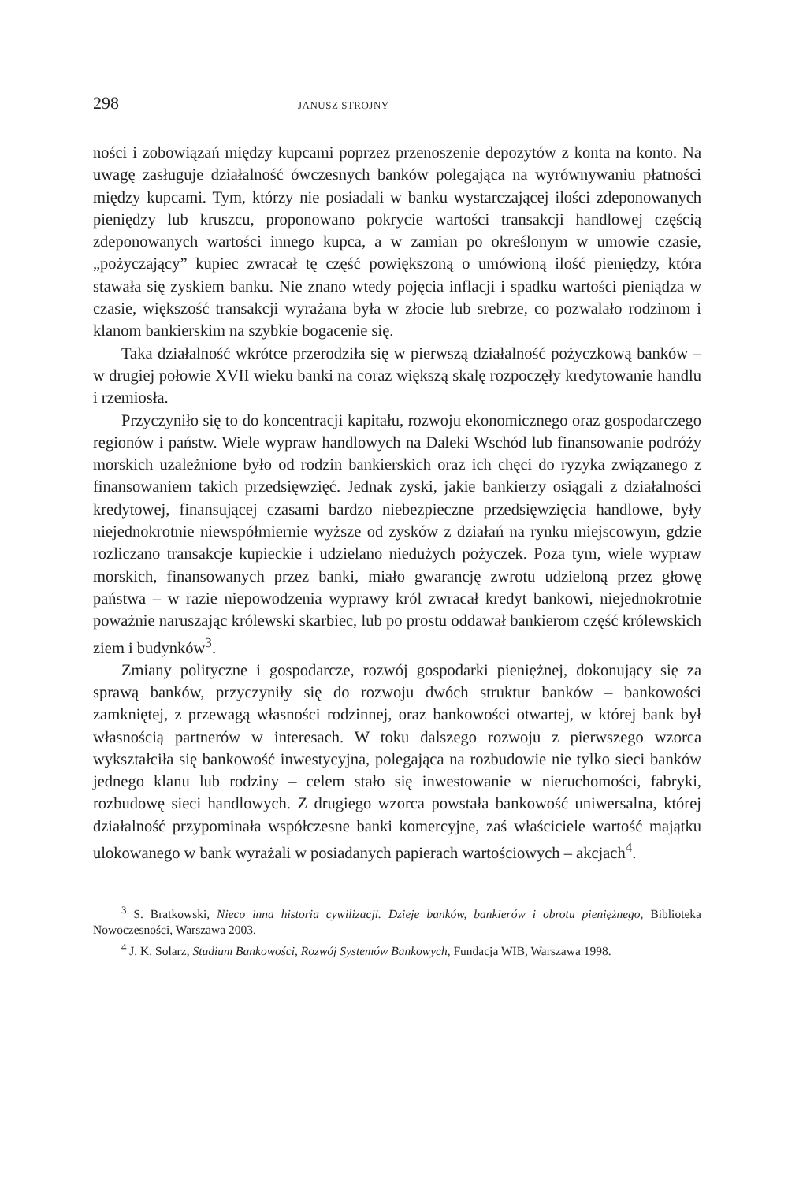298 JANUSZ STROJNY
ności i zobowiązań między kupcami poprzez przenoszenie depozytów z konta na konto. Na uwagę zasługuje działalność ówczesnych banków polegająca na wyrównywaniu płatności między kupcami. Tym, którzy nie posiadali w banku wystarczającej ilości zdeponowanych pieniędzy lub kruszcu, proponowano pokrycie wartości transakcji handlowej częścią zdeponowanych wartości innego kupca, a w zamian po określonym w umowie czasie, „pożyczający” kupiec zwracał tę część powiększoną o umówioną ilość pieniędzy, która stawała się zyskiem banku. Nie znano wtedy pojęcia inflacji i spadku wartości pieniądza w czasie, większość transakcji wyrażana była w złocie lub srebrze, co pozwalało rodzinom i klanom bankierskim na szybkie bogacenie się.
Taka działalność wkrótce przerodziła się w pierwszą działalność pożyczkową banków – w drugiej połowie XVII wieku banki na coraz większą skalę rozpoczęły kredytowanie handlu i rzemiosła.
Przyczyniło się to do koncentracji kapitału, rozwoju ekonomicznego oraz gospodarczego regionów i państw. Wiele wypraw handlowych na Daleki Wschód lub finansowanie podróży morskich uzależnione było od rodzin bankierskich oraz ich chęci do ryzyka związanego z finansowaniem takich przedsięwzięć. Jednak zyski, jakie bankierzy osiągali z działalności kredytowej, finansującej czasami bardzo niebezpieczne przedsięwzięcia handlowe, były niejednokrotnie niewspółmiernie wyższe od zysków z działań na rynku miejscowym, gdzie rozliczano transakcje kupieckie i udzielano niedużych pożyczek. Poza tym, wiele wypraw morskich, finansowanych przez banki, miało gwarancję zwrotu udzieloną przez głowę państwa – w razie niepowodzenia wyprawy król zwracał kredyt bankowi, niejednokrotnie poważnie naruszając królewski skarbiec, lub po prostu oddawał bankierom część królewskich ziem i budynków<sup>3</sup>.
Zmiany polityczne i gospodarcze, rozwój gospodarki pieniężnej, dokonujący się za sprawą banków, przyczyniły się do rozwoju dwóch struktur banków – bankowości zamkniętej, z przewagą własności rodzinnej, oraz bankowości otwartej, w której bank był własnością partnerów w interesach. W toku dalszego rozwoju z pierwszego wzorca wykształciła się bankowość inwestycyjna, polegająca na rozbudowie nie tylko sieci banków jednego klanu lub rodziny – celem stało się inwestowanie w nieruchomości, fabryki, rozbudowę sieci handlowych. Z drugiego wzorca powstała bankowość uniwersalna, której działalność przypominała współczesne banki komercyjne, zaś właściciele wartość majątku ulokowanego w bank wyrażali w posiadanych papierach wartościowych – akcjach<sup>4</sup>.
<sup>3</sup> S. Bratkowski, Nieco inna historia cywilizacji. Dzieje banków, bankierów i obrotu pieniężnego, Biblioteka Nowoczesności, Warszawa 2003.
<sup>4</sup> J. K. Solarz, Studium Bankowości, Rozwój Systemów Bankowych, Fundacja WIB, Warszawa 1998.